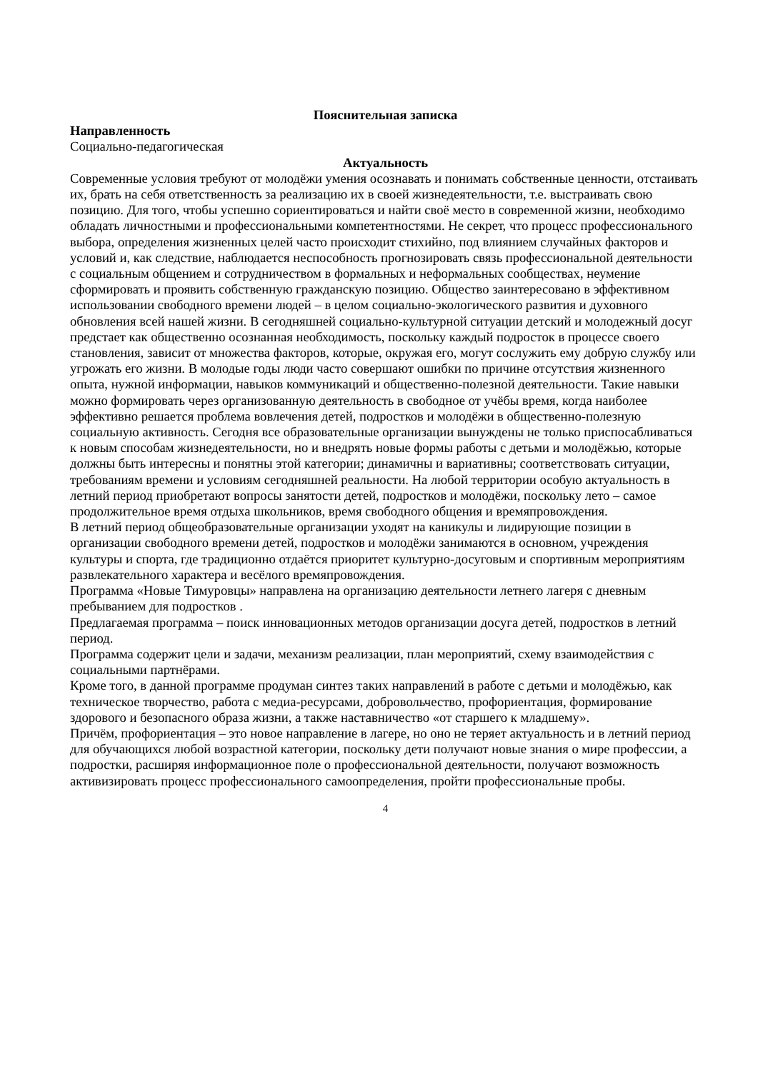Пояснительная записка
Направленность
Социально-педагогическая
Актуальность
Современные условия требуют от молодёжи умения осознавать и понимать собственные ценности, отстаивать их, брать на себя ответственность за реализацию их в своей жизнедеятельности, т.е. выстраивать свою позицию. Для того, чтобы успешно сориентироваться и найти своё место в современной жизни, необходимо обладать личностными и профессиональными компетентностями. Не секрет, что процесс профессионального выбора, определения жизненных целей часто происходит стихийно, под влиянием случайных факторов и условий и, как следствие, наблюдается неспособность прогнозировать связь профессиональной деятельности с социальным общением и сотрудничеством в формальных и неформальных сообществах, неумение сформировать и проявить собственную гражданскую позицию. Общество заинтересовано в эффективном использовании свободного времени людей – в целом социально-экологического развития и духовного обновления всей нашей жизни. В сегодняшней социально-культурной ситуации детский и молодежный досуг предстает как общественно осознанная необходимость, поскольку каждый подросток в процессе своего становления, зависит от множества факторов, которые, окружая его, могут сослужить ему добрую службу или угрожать его жизни. В молодые годы люди часто совершают ошибки по причине отсутствия жизненного опыта, нужной информации, навыков коммуникаций и общественно-полезной деятельности. Такие навыки можно формировать через организованную деятельность в свободное от учёбы время, когда наиболее эффективно решается проблема вовлечения детей, подростков и молодёжи в общественно-полезную социальную активность. Сегодня все образовательные организации вынуждены не только приспосабливаться к новым способам жизнедеятельности, но и внедрять новые формы работы с детьми и молодёжью, которые должны быть интересны и понятны этой категории; динамичны и вариативны; соответствовать ситуации, требованиям времени и условиям сегодняшней реальности. На любой территории особую актуальность в летний период приобретают вопросы занятости детей, подростков и молодёжи, поскольку лето – самое продолжительное время отдыха школьников, время свободного общения и времяпровождения.
В летний период общеобразовательные организации уходят на каникулы и лидирующие позиции в организации свободного времени детей, подростков и молодёжи занимаются в основном, учреждения культуры и спорта, где традиционно отдаётся приоритет культурно-досуговым и спортивным мероприятиям развлекательного характера и весёлого времяпровождения.
Программа «Новые Тимуровцы» направлена на организацию деятельности летнего лагеря с дневным пребыванием для подростков .
Предлагаемая программа – поиск инновационных методов организации досуга детей, подростков в летний период.
Программа содержит цели и задачи, механизм реализации, план мероприятий, схему взаимодействия с социальными партнёрами.
Кроме того, в данной программе продуман синтез таких направлений в работе с детьми и молодёжью, как техническое творчество, работа с медиа-ресурсами, добровольчество, профориентация, формирование здорового и безопасного образа жизни, а также наставничество «от старшего к младшему».
Причём, профориентация – это новое направление в лагере, но оно не теряет актуальность и в летний период для обучающихся любой возрастной категории, поскольку дети получают новые знания о мире профессии, а подростки, расширяя информационное поле о профессиональной деятельности, получают возможность активизировать процесс профессионального самоопределения, пройти профессиональные пробы.
4